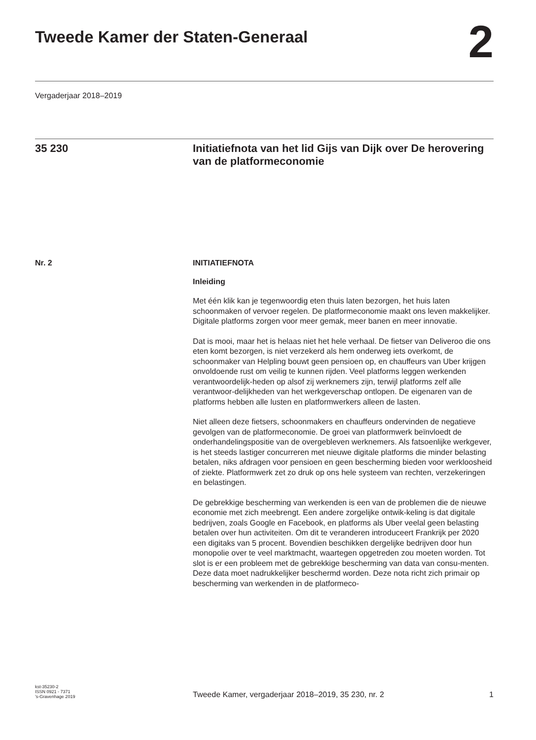Tweede Kamer der Staten-Generaal
2
Vergaderjaar 2018–2019
35 230 Initiatiefnota van het lid Gijs van Dijk over De herovering van de platformeconomie
Nr. 2 INITIATIEFNOTA
Inleiding
Met één klik kan je tegenwoordig eten thuis laten bezorgen, het huis laten schoonmaken of vervoer regelen. De platformeconomie maakt ons leven makkelijker. Digitale platforms zorgen voor meer gemak, meer banen en meer innovatie.
Dat is mooi, maar het is helaas niet het hele verhaal. De fietser van Deliveroo die ons eten komt bezorgen, is niet verzekerd als hem onderweg iets overkomt, de schoonmaker van Helpling bouwt geen pensioen op, en chauffeurs van Uber krijgen onvoldoende rust om veilig te kunnen rijden. Veel platforms leggen werkenden verantwoordelijk-heden op alsof zij werknemers zijn, terwijl platforms zelf alle verantwoor-delijkheden van het werkgeverschap ontlopen. De eigenaren van de platforms hebben alle lusten en platformwerkers alleen de lasten.
Niet alleen deze fietsers, schoonmakers en chauffeurs ondervinden de negatieve gevolgen van de platformeconomie. De groei van platformwerk beïnvloedt de onderhandelingspositie van de overgebleven werknemers. Als fatsoenlijke werkgever, is het steeds lastiger concurreren met nieuwe digitale platforms die minder belasting betalen, niks afdragen voor pensioen en geen bescherming bieden voor werkloosheid of ziekte. Platformwerk zet zo druk op ons hele systeem van rechten, verzekeringen en belastingen.
De gebrekkige bescherming van werkenden is een van de problemen die de nieuwe economie met zich meebrengt. Een andere zorgelijke ontwik-keling is dat digitale bedrijven, zoals Google en Facebook, en platforms als Uber veelal geen belasting betalen over hun activiteiten. Om dit te veranderen introduceert Frankrijk per 2020 een digitaks van 5 procent. Bovendien beschikken dergelijke bedrijven door hun monopolie over te veel marktmacht, waartegen opgetreden zou moeten worden. Tot slot is er een probleem met de gebrekkige bescherming van data van consu-menten. Deze data moet nadrukkelijker beschermd worden. Deze nota richt zich primair op bescherming van werkenden in de platformeco-
kst-35230-2
ISSN 0921 - 7371
’s-Gravenhage 2019
Tweede Kamer, vergaderjaar 2018–2019, 35 230, nr. 2
1